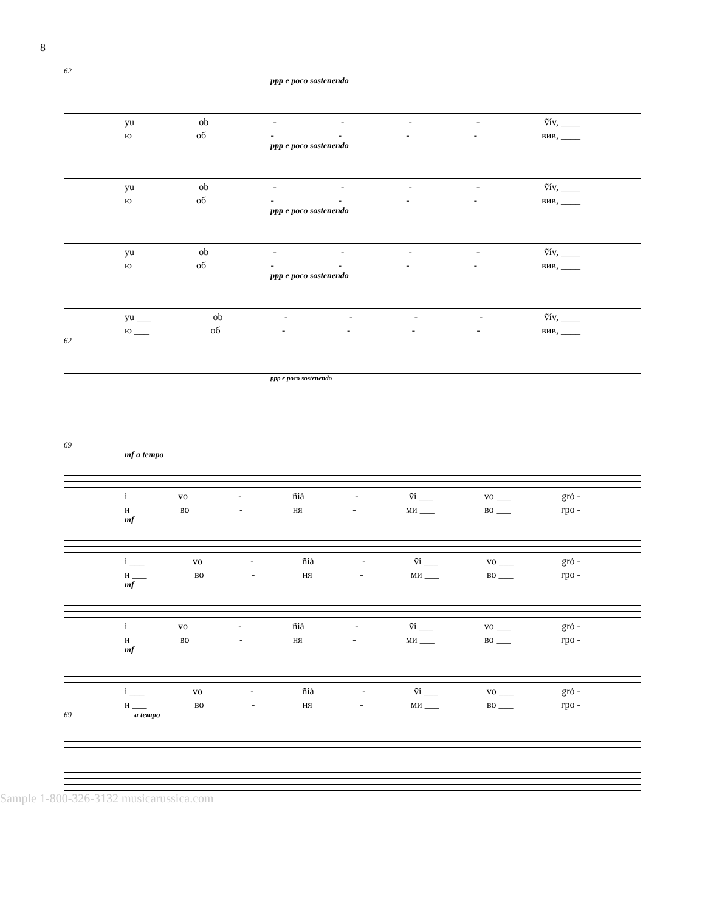8
62
ppp e poco sostenendo
yu ob - - - - ṽív, ____
ю об - - - - вив, ____
ppp e poco sostenendo
yu ob - - - - ṽív, ____
ю об - - - - вив, ____
ppp e poco sostenendo
yu ob - - - - ṽív, ____
ю об - - - - вив, ____
ppp e poco sostenendo
yu ___ ob - - - - ṽív, ____
ю ___ об - - - - вив, ____
62
ppp e poco sostenendo
69
mf a tempo
i vo - ñiá - ṽi ___ vo ___ gró -
и во - ня - ми ___ во ___ гро -
mf
i ___ vo - ñiá - ṽi ___ vo ___ gró -
и ___ во - ня - ми ___ во ___ гро -
mf
i vo - ñiá - ṽi ___ vo ___ gró -
и во - ня - ми ___ во ___ гро -
mf
i ___ vo - ñiá - ṽi ___ vo ___ gró -
и ___ во - ня - ми ___ во ___ гро -
69 a tempo
Sample 1-800-326-3132 musicarussica.com